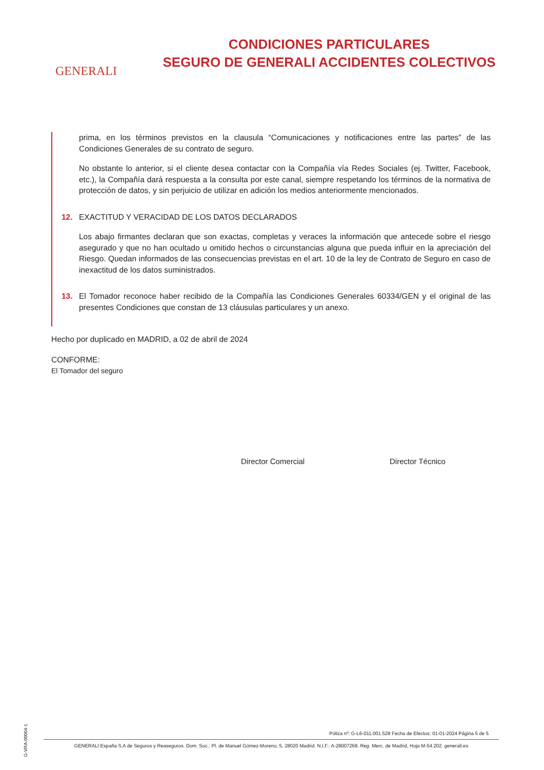GENERALI
CONDICIONES PARTICULARES
SEGURO DE GENERALI ACCIDENTES COLECTIVOS
prima, en los términos previstos en la clausula “Comunicaciones y notificaciones entre las partes” de las Condiciones Generales de su contrato de seguro.
No obstante lo anterior, si el cliente desea contactar con la Compañía vía Redes Sociales (ej. Twitter, Facebook, etc.), la Compañía dará respuesta a la consulta por este canal, siempre respetando los términos de la normativa de protección de datos, y sin perjuicio de utilizar en adición los medios anteriormente mencionados.
12. EXACTITUD Y VERACIDAD DE LOS DATOS DECLARADOS
Los abajo firmantes declaran que son exactas, completas y veraces la información que antecede sobre el riesgo asegurado y que no han ocultado u omitido hechos o circunstancias alguna que pueda influir en la apreciación del Riesgo. Quedan informados de las consecuencias previstas en el art. 10 de la ley de Contrato de Seguro en caso de inexactitud de los datos suministrados.
13. El Tomador reconoce haber recibido de la Compañía las Condiciones Generales 60334/GEN y el original de las presentes Condiciones que constan de 13 cláusulas particulares y un anexo.
Hecho por duplicado en MADRID, a 02 de abril de 2024
CONFORME:
El Tomador del seguro
Director Comercial Director Técnico
Póliza nº: G-L6-011.001.528 Fecha de Efectos: 01-01-2024 Página 5 de 5
GENERALI España S.A de Seguros y Reaseguros. Dom. Soc.: Pl. de Manuel Gómez-Moreno, 5, 28020 Madrid. N.I.F.: A-28007268. Reg. Merc. de Madrid, Hoja M-54.202. generali.es
G-VRA-00004-1